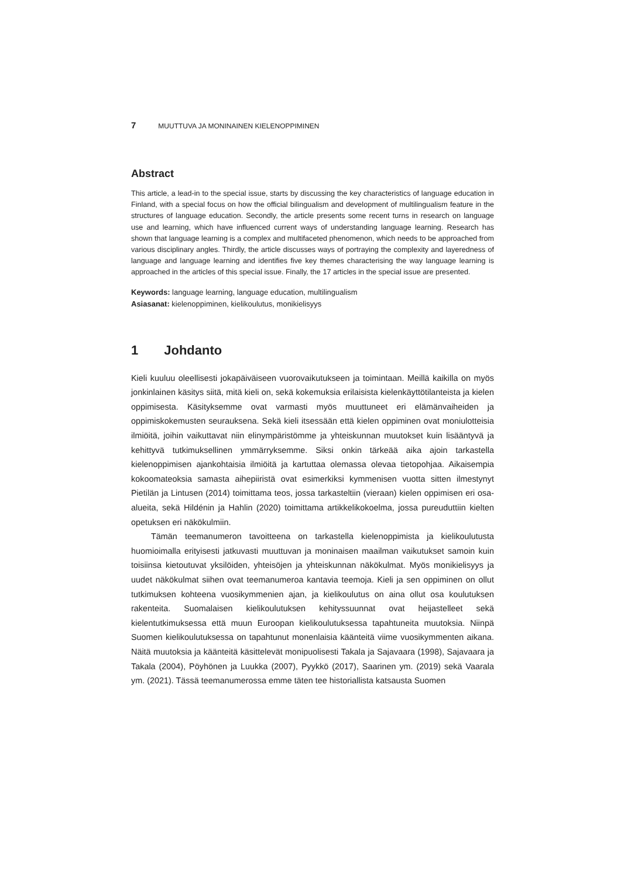7 MUUTTUVA JA MONINAINEN KIELENOPPIMINEN
Abstract
This article, a lead-in to the special issue, starts by discussing the key characteristics of language education in Finland, with a special focus on how the official bilingualism and development of multilingualism feature in the structures of language education. Secondly, the article presents some recent turns in research on language use and learning, which have influenced current ways of understanding language learning. Research has shown that language learning is a complex and multifaceted phenomenon, which needs to be approached from various disciplinary angles. Thirdly, the article discusses ways of portraying the complexity and layeredness of language and language learning and identifies five key themes characterising the way language learning is approached in the articles of this special issue. Finally, the 17 articles in the special issue are presented.
Keywords: language learning, language education, multilingualism
Asiasanat: kielenoppiminen, kielikoulutus, monikielisyys
1 Johdanto
Kieli kuuluu oleellisesti jokapäiväiseen vuorovaikutukseen ja toimintaan. Meillä kaikilla on myös jonkinlainen käsitys siitä, mitä kieli on, sekä kokemuksia erilaisista kielenkäyttötilanteista ja kielen oppimisesta. Käsityksemme ovat varmasti myös muuttuneet eri elämänvaiheiden ja oppimiskokemusten seurauksena. Sekä kieli itsessään että kielen oppiminen ovat moniulotteisia ilmiöitä, joihin vaikuttavat niin elinympäristömme ja yhteiskunnan muutokset kuin lisääntyvä ja kehittyvä tutkimuksellinen ymmärryksemme. Siksi onkin tärkeää aika ajoin tarkastella kielenoppimisen ajankohtaisia ilmiöitä ja kartuttaa olemassa olevaa tietopohjaa. Aikaisempia kokoomateoksia samasta aihepiiristä ovat esimerkiksi kymmenisen vuotta sitten ilmestynyt Pietilän ja Lintusen (2014) toimittama teos, jossa tarkasteltiin (vieraan) kielen oppimisen eri osa-alueita, sekä Hildénin ja Hahlin (2020) toimittama artikkelikokoelma, jossa pureuduttiin kielten opetuksen eri näkökulmiin.
Tämän teemanumeron tavoitteena on tarkastella kielenoppimista ja kielikoulutusta huomioimalla erityisesti jatkuvasti muuttuvan ja moninaisen maailman vaikutukset samoin kuin toisiinsa kietoutuvat yksilöiden, yhteisöjen ja yhteiskunnan näkökulmat. Myös monikielisyys ja uudet näkökulmat siihen ovat teemanumeroa kantavia teemoja. Kieli ja sen oppiminen on ollut tutkimuksen kohteena vuosikymmenien ajan, ja kielikoulutus on aina ollut osa koulutuksen rakenteita. Suomalaisen kielikoulutuksen kehityssuunnat ovat heijastelleet sekä kielentutkimuksessa että muun Euroopan kielikoulutuksessa tapahtuneita muutoksia. Niinpä Suomen kielikoulutuksessa on tapahtunut monenlaisia käänteitä viime vuosikymmenten aikana. Näitä muutoksia ja käänteitä käsittelevät monipuolisesti Takala ja Sajavaara (1998), Sajavaara ja Takala (2004), Pöyhönen ja Luukka (2007), Pyykkö (2017), Saarinen ym. (2019) sekä Vaarala ym. (2021). Tässä teemanumerossa emme täten tee historiallista katsausta Suomen